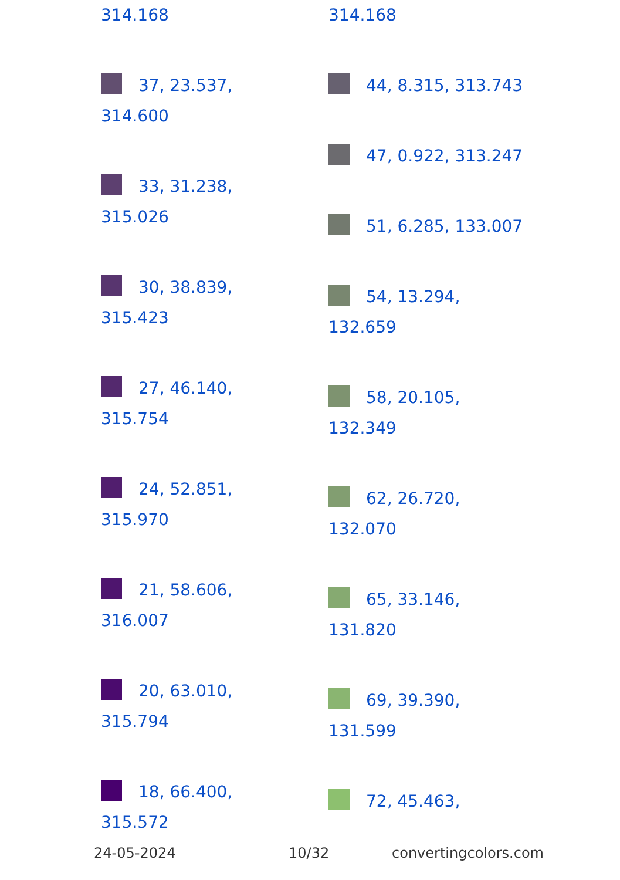314.168
37, 23.537, 314.600
33, 31.238, 315.026
30, 38.839, 315.423
27, 46.140, 315.754
24, 52.851, 315.970
21, 58.606, 316.007
20, 63.010, 315.794
18, 66.400, 315.572
314.168
44, 8.315, 313.743
47, 0.922, 313.247
51, 6.285, 133.007
54, 13.294, 132.659
58, 20.105, 132.349
62, 26.720, 132.070
65, 33.146, 131.820
69, 39.390, 131.599
72, 45.463,
24-05-2024 10/32 convertingcolors.com